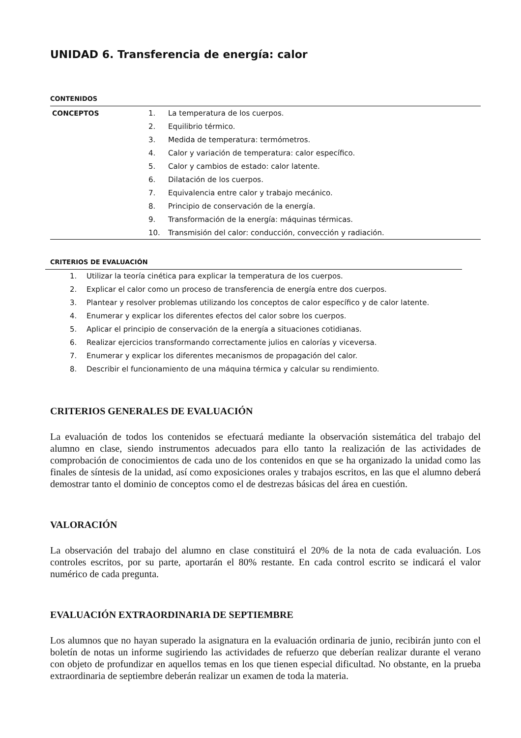UNIDAD 6. Transferencia de energía: calor
CONTENIDOS
| CONCEPTOS | 1. | La temperatura de los cuerpos. |
| | 2. | Equilibrio térmico. |
| | 3. | Medida de temperatura: termómetros. |
| | 4. | Calor y variación de temperatura: calor específico. |
| | 5. | Calor y cambios de estado: calor latente. |
| | 6. | Dilatación de los cuerpos. |
| | 7. | Equivalencia entre calor y trabajo mecánico. |
| | 8. | Principio de conservación de la energía. |
| | 9. | Transformación de la energía: máquinas térmicas. |
| | 10. | Transmisión del calor: conducción, convección y radiación. |
CRITERIOS DE EVALUACIÓN
1. Utilizar la teoría cinética para explicar la temperatura de los cuerpos.
2. Explicar el calor como un proceso de transferencia de energía entre dos cuerpos.
3. Plantear y resolver problemas utilizando los conceptos de calor específico y de calor latente.
4. Enumerar y explicar los diferentes efectos del calor sobre los cuerpos.
5. Aplicar el principio de conservación de la energía a situaciones cotidianas.
6. Realizar ejercicios transformando correctamente julios en calorías y viceversa.
7. Enumerar y explicar los diferentes mecanismos de propagación del calor.
8. Describir el funcionamiento de una máquina térmica y calcular su rendimiento.
CRITERIOS GENERALES DE EVALUACIÓN
La evaluación de todos los contenidos se efectuará mediante la observación sistemática del trabajo del alumno en clase, siendo instrumentos adecuados para ello tanto la realización de las actividades de comprobación de conocimientos de cada uno de los contenidos en que se ha organizado la unidad como las finales de síntesis de la unidad, así como exposiciones orales y trabajos escritos, en las que el alumno deberá demostrar tanto el dominio de conceptos como el de destrezas básicas del área en cuestión.
VALORACIÓN
La observación del trabajo del alumno en clase constituirá el 20% de la nota de cada evaluación. Los controles escritos, por su parte, aportarán el 80% restante. En cada control escrito se indicará el valor numérico de cada pregunta.
EVALUACIÓN EXTRAORDINARIA DE SEPTIEMBRE
Los alumnos que no hayan superado la asignatura en la evaluación ordinaria de junio, recibirán junto con el boletín de notas un informe sugiriendo las actividades de refuerzo que deberían realizar durante el verano con objeto de profundizar en aquellos temas en los que tienen especial dificultad. No obstante, en la prueba extraordinaria de septiembre deberán realizar un examen de toda la materia.